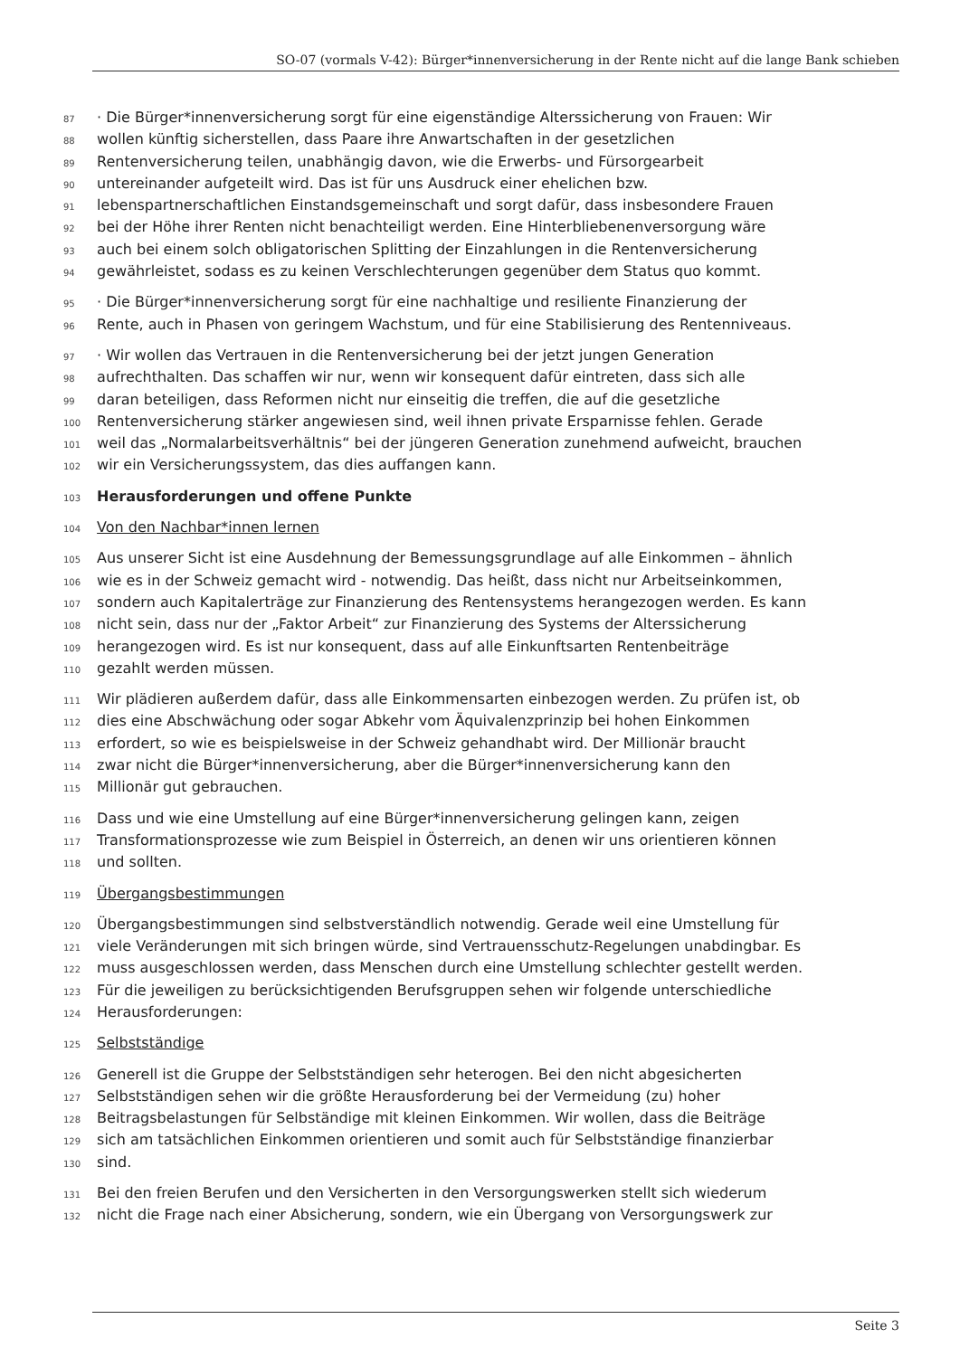SO-07 (vormals V-42): Bürger*innenversicherung in der Rente nicht auf die lange Bank schieben
87 · Die Bürger*innenversicherung sorgt für eine eigenständige Alterssicherung von Frauen: Wir
88 wollen künftig sicherstellen, dass Paare ihre Anwartschaften in der gesetzlichen
89 Rentenversicherung teilen, unabhängig davon, wie die Erwerbs- und Fürsorgearbeit
90 untereinander aufgeteilt wird. Das ist für uns Ausdruck einer ehelichen bzw.
91 lebenspartnerschaftlichen Einstandsgemeinschaft und sorgt dafür, dass insbesondere Frauen
92 bei der Höhe ihrer Renten nicht benachteiligt werden. Eine Hinterbliebenenversorgung wäre
93 auch bei einem solch obligatorischen Splitting der Einzahlungen in die Rentenversicherung
94 gewährleistet, sodass es zu keinen Verschlechterungen gegenüber dem Status quo kommt.
95 · Die Bürger*innenversicherung sorgt für eine nachhaltige und resiliente Finanzierung der
96 Rente, auch in Phasen von geringem Wachstum, und für eine Stabilisierung des Rentenniveaus.
97 · Wir wollen das Vertrauen in die Rentenversicherung bei der jetzt jungen Generation
98 aufrechthalten. Das schaffen wir nur, wenn wir konsequent dafür eintreten, dass sich alle
99 daran beteiligen, dass Reformen nicht nur einseitig die treffen, die auf die gesetzliche
100 Rentenversicherung stärker angewiesen sind, weil ihnen private Ersparnisse fehlen. Gerade
101 weil das „Normalarbeitsverhältnis“ bei der jüngeren Generation zunehmend aufweicht, brauchen
102 wir ein Versicherungssystem, das dies auffangen kann.
103 Herausforderungen und offene Punkte
104 Von den Nachbar*innen lernen
105 Aus unserer Sicht ist eine Ausdehnung der Bemessungsgrundlage auf alle Einkommen – ähnlich
106 wie es in der Schweiz gemacht wird - notwendig. Das heißt, dass nicht nur Arbeitseinkommen,
107 sondern auch Kapitalerträge zur Finanzierung des Rentensystems herangezogen werden. Es kann
108 nicht sein, dass nur der „Faktor Arbeit“ zur Finanzierung des Systems der Alterssicherung
109 herangezogen wird. Es ist nur konsequent, dass auf alle Einkunftsarten Rentenbeiträge
110 gezahlt werden müssen.
111 Wir plädieren außerdem dafür, dass alle Einkommensarten einbezogen werden. Zu prüfen ist, ob
112 dies eine Abschwächung oder sogar Abkehr vom Äquivalenzprinzip bei hohen Einkommen
113 erfordert, so wie es beispielsweise in der Schweiz gehandhabt wird. Der Millionär braucht
114 zwar nicht die Bürger*innenversicherung, aber die Bürger*innenversicherung kann den
115 Millionär gut gebrauchen.
116 Dass und wie eine Umstellung auf eine Bürger*innenversicherung gelingen kann, zeigen
117 Transformationsprozesse wie zum Beispiel in Österreich, an denen wir uns orientieren können
118 und sollten.
119 Übergangsbestimmungen
120 Übergangsbestimmungen sind selbstverständlich notwendig. Gerade weil eine Umstellung für
121 viele Veränderungen mit sich bringen würde, sind Vertrauensschutz-Regelungen unabdingbar. Es
122 muss ausgeschlossen werden, dass Menschen durch eine Umstellung schlechter gestellt werden.
123 Für die jeweiligen zu berücksichtigenden Berufsgruppen sehen wir folgende unterschiedliche
124 Herausforderungen:
125 Selbstständige
126 Generell ist die Gruppe der Selbstständigen sehr heterogen. Bei den nicht abgesicherten
127 Selbstständigen sehen wir die größte Herausforderung bei der Vermeidung (zu) hoher
128 Beitragsbelastungen für Selbständige mit kleinen Einkommen. Wir wollen, dass die Beiträge
129 sich am tatsächlichen Einkommen orientieren und somit auch für Selbstständige finanzierbar
130 sind.
131 Bei den freien Berufen und den Versicherten in den Versorgungswerken stellt sich wiederum
132 nicht die Frage nach einer Absicherung, sondern, wie ein Übergang von Versorgungswerk zur
Seite 3